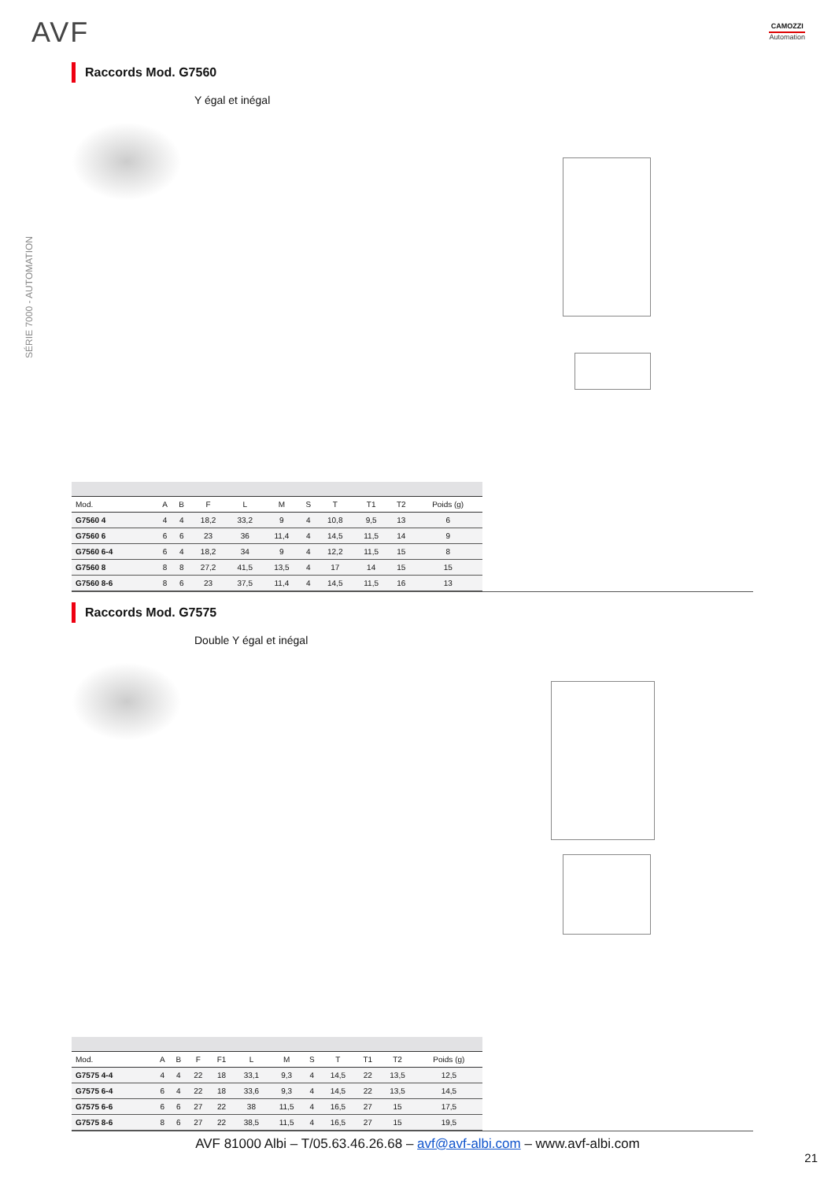AVF CAMOZZI
Automation
SÉRIE 7000 - AUTOMATION
Raccords Mod. G7560
Y égal et inégal
| Mod. | A | B | F | L | M | S | T | T1 | T2 | Poids (g) |
| --- | --- | --- | --- | --- | --- | --- | --- | --- | --- | --- |
| G7560 4 | 4 | 4 | 18,2 | 33,2 | 9 | 4 | 10,8 | 9,5 | 13 | 6 |
| G7560 6 | 6 | 6 | 23 | 36 | 11,4 | 4 | 14,5 | 11,5 | 14 | 9 |
| G7560 6-4 | 6 | 4 | 18,2 | 34 | 9 | 4 | 12,2 | 11,5 | 15 | 8 |
| G7560 8 | 8 | 8 | 27,2 | 41,5 | 13,5 | 4 | 17 | 14 | 15 | 15 |
| G7560 8-6 | 8 | 6 | 23 | 37,5 | 11,4 | 4 | 14,5 | 11,5 | 16 | 13 |
Raccords Mod. G7575
Double Y égal et inégal
| Mod. | A | B | F | F1 | L | M | S | T | T1 | T2 | Poids (g) |
| --- | --- | --- | --- | --- | --- | --- | --- | --- | --- | --- | --- |
| G7575 4-4 | 4 | 4 | 22 | 18 | 33,1 | 9,3 | 4 | 14,5 | 22 | 13,5 | 12,5 |
| G7575 6-4 | 6 | 4 | 22 | 18 | 33,6 | 9,3 | 4 | 14,5 | 22 | 13,5 | 14,5 |
| G7575 6-6 | 6 | 6 | 27 | 22 | 38 | 11,5 | 4 | 16,5 | 27 | 15 | 17,5 |
| G7575 8-6 | 8 | 6 | 27 | 22 | 38,5 | 11,5 | 4 | 16,5 | 27 | 15 | 19,5 |
AVF 81000 Albi – T/05.63.46.26.68 – avf@avf-albi.com – www.avf-albi.com
21